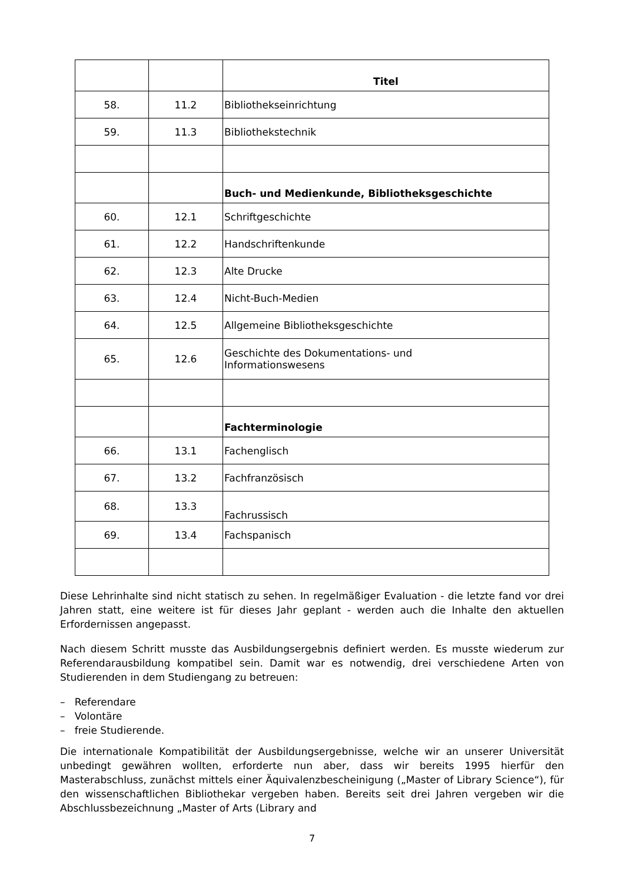| | | Titel |
| --- | --- | --- |
| 58. | 11.2 | Bibliothekseinrichtung |
| 59. | 11.3 | Bibliothekstechnik |
| | | Buch- und Medienkunde, Bibliotheksgeschichte |
| 60. | 12.1 | Schriftgeschichte |
| 61. | 12.2 | Handschriftenkunde |
| 62. | 12.3 | Alte Drucke |
| 63. | 12.4 | Nicht-Buch-Medien |
| 64. | 12.5 | Allgemeine Bibliotheksgeschichte |
| 65. | 12.6 | Geschichte des Dokumentations- und Informationswesens |
| | | Fachterminologie |
| 66. | 13.1 | Fachenglisch |
| 67. | 13.2 | Fachfranzösisch |
| 68. | 13.3 | Fachrussisch |
| 69. | 13.4 | Fachspanisch |
Diese Lehrinhalte sind nicht statisch zu sehen. In regelmäßiger Evaluation - die letzte fand vor drei Jahren statt, eine weitere ist für dieses Jahr geplant - werden auch die Inhalte den aktuellen Erfordernissen angepasst.
Nach diesem Schritt musste das Ausbildungsergebnis definiert werden. Es musste wiederum zur Referendarausbildung kompatibel sein. Damit war es notwendig, drei verschiedene Arten von Studierenden in dem Studiengang zu betreuen:
– Referendare
– Volontäre
– freie Studierende.
Die internationale Kompatibilität der Ausbildungsergebnisse, welche wir an unserer Universität unbedingt gewähren wollten, erforderte nun aber, dass wir bereits 1995 hierfür den Masterabschluss, zunächst mittels einer Äquivalenzbescheinigung („Master of Library Science“), für den wissenschaftlichen Bibliothekar vergeben haben. Bereits seit drei Jahren vergeben wir die Abschlussbezeichnung „Master of Arts (Library and
7